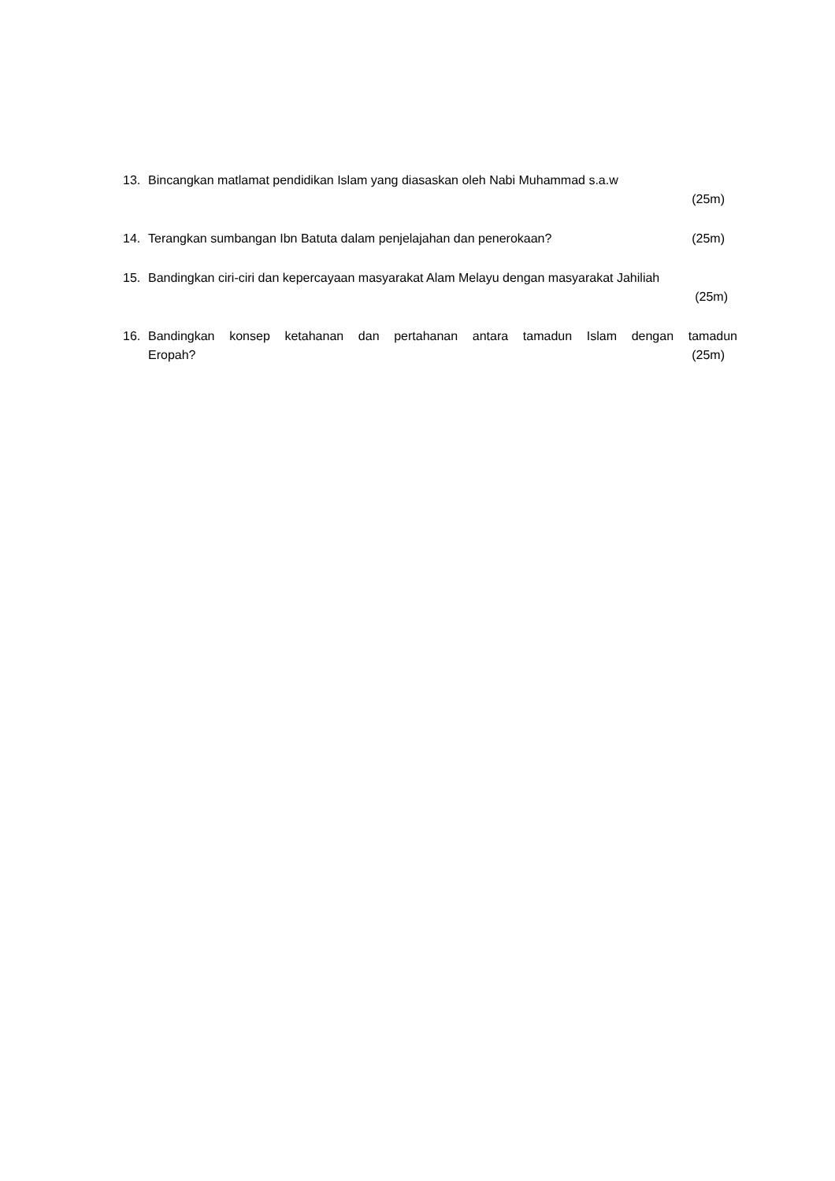13. Bincangkan matlamat pendidikan Islam yang diasaskan oleh Nabi Muhammad s.a.w
(25m)
14. Terangkan sumbangan Ibn Batuta dalam penjelajahan dan penerokaan? (25m)
15. Bandingkan ciri-ciri dan kepercayaan masyarakat Alam Melayu dengan masyarakat Jahiliah
(25m)
16. Bandingkan konsep ketahanan dan pertahanan antara tamadun Islam dengan tamadun
Eropah? (25m)